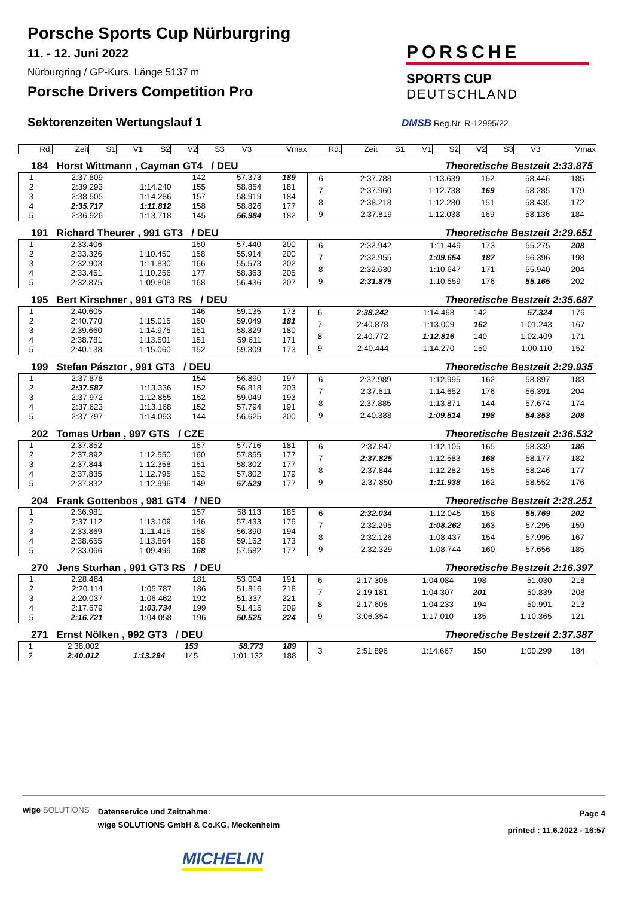Porsche Sports Cup Nürburgring
11. - 12. Juni 2022
Nürburgring / GP-Kurs, Länge 5137 m
Porsche Drivers Competition Pro
Sektorenzeiten Wertungslauf 1
PORSCHE
SPORTS CUP
DEUTSCHLAND
DMSB Reg.Nr. R-12995/22
| Rd. | Zeit | S1 | V1 | S2 | V2 | S3 | V3 | Vmax | Rd. | Zeit | S1 | V1 | S2 | V2 | S3 | V3 | Vmax |
| --- | --- | --- | --- | --- | --- | --- | --- | --- | --- | --- | --- | --- | --- | --- | --- | --- | --- |
184 Horst Wittmann , Cayman GT4 / DEU Theoretische Bestzeit 2:33.875
| 1 | 2:37.809 | | 142 | 57.373 | 189 | |
| 2 | 2:39.293 | 1:14.240 | 155 | 58.854 | 181 | |
| 3 | 2:38.505 | 1:14.286 | 157 | 58.919 | 184 | |
| 4 | 2:35.717 | 1:11.812 | 158 | 58.826 | 177 | |
| 5 | 2:36.926 | 1:13.718 | 145 | 56.984 | 182 | |
| 6 | 2:37.788 | 1:13.639 | 162 | 58.446 | 185 | |
| 7 | 2:37.960 | 1:12.738 | 169 | 58.285 | 179 | |
| 8 | 2:38.218 | 1:12.280 | 151 | 58.435 | 172 | |
| 9 | 2:37.819 | 1:12.038 | 169 | 58.136 | 184 | |
191 Richard Theurer , 991 GT3 / DEU Theoretische Bestzeit 2:29.651
| 1 | 2:33.406 | | 150 | 57.440 | 200 | |
| 2 | 2:33.326 | 1:10.450 | 158 | 55.914 | 200 | |
| 3 | 2:32.903 | 1:11.830 | 166 | 55.573 | 202 | |
| 4 | 2:33.451 | 1:10.256 | 177 | 58.363 | 205 | |
| 5 | 2:32.875 | 1:09.808 | 168 | 56.436 | 207 | |
| 6 | 2:32.942 | 1:11.449 | 173 | 55.275 | 208 | |
| 7 | 2:32.955 | 1:09.654 | 187 | 56.396 | 198 | |
| 8 | 2:32.630 | 1:10.647 | 171 | 55.940 | 204 | |
| 9 | 2:31.875 | 1:10.559 | 176 | 55.165 | 202 | |
195 Bert Kirschner , 991 GT3 RS / DEU Theoretische Bestzeit 2:35.687
| 1 | 2:40.605 | | 146 | 59.135 | 173 | |
| 2 | 2:40.770 | 1:15.015 | 150 | 59.049 | 181 | |
| 3 | 2:39.660 | 1:14.975 | 151 | 58.829 | 180 | |
| 4 | 2:38.781 | 1:13.501 | 151 | 59.611 | 171 | |
| 5 | 2:40.138 | 1:15.060 | 152 | 59.309 | 173 | |
| 6 | 2:38.242 | 1:14.468 | 142 | 57.324 | 176 | |
| 7 | 2:40.878 | 1:13.009 | 162 | 1:01.243 | 167 | |
| 8 | 2:40.772 | 1:12.816 | 140 | 1:02.409 | 171 | |
| 9 | 2:40.444 | 1:14.270 | 150 | 1:00.110 | 152 | |
199 Stefan Pásztor , 991 GT3 / DEU Theoretische Bestzeit 2:29.935
| 1 | 2:37.878 | | 154 | 56.890 | 197 | |
| 2 | 2:37.587 | 1:13.336 | 152 | 56.818 | 203 | |
| 3 | 2:37.972 | 1:12.855 | 152 | 59.049 | 193 | |
| 4 | 2:37.623 | 1:13.168 | 152 | 57.794 | 191 | |
| 5 | 2:37.797 | 1:14.093 | 144 | 56.625 | 200 | |
| 6 | 2:37.989 | 1:12.995 | 162 | 58.897 | 183 | |
| 7 | 2:37.611 | 1:14.652 | 176 | 56.391 | 204 | |
| 8 | 2:37.885 | 1:13.871 | 144 | 57.674 | 174 | |
| 9 | 2:40.388 | 1:09.514 | 198 | 54.353 | 208 | |
202 Tomas Urban , 997 GTS / CZE Theoretische Bestzeit 2:36.532
| 1 | 2:37.852 | | 157 | 57.716 | 181 | |
| 2 | 2:37.892 | 1:12.550 | 160 | 57.855 | 177 | |
| 3 | 2:37.844 | 1:12.358 | 151 | 58.302 | 177 | |
| 4 | 2:37.835 | 1:12.795 | 152 | 57.802 | 179 | |
| 5 | 2:37.832 | 1:12.996 | 149 | 57.529 | 177 | |
| 6 | 2:37.847 | 1:12.105 | 165 | 58.339 | 186 | |
| 7 | 2:37.825 | 1:12.583 | 168 | 58.177 | 182 | |
| 8 | 2:37.844 | 1:12.282 | 155 | 58.246 | 177 | |
| 9 | 2:37.850 | 1:11.938 | 162 | 58.552 | 176 | |
204 Frank Gottenbos , 981 GT4 / NED Theoretische Bestzeit 2:28.251
| 1 | 2:36.981 | | 157 | 58.113 | 185 | |
| 2 | 2:37.112 | 1:13.109 | 146 | 57.433 | 176 | |
| 3 | 2:33.869 | 1:11.415 | 158 | 56.390 | 194 | |
| 4 | 2:38.655 | 1:13.864 | 158 | 59.162 | 173 | |
| 5 | 2:33.066 | 1:09.499 | 168 | 57.582 | 177 | |
| 6 | 2:32.034 | 1:12.045 | 158 | 55.769 | 202 | |
| 7 | 2:32.295 | 1:08.262 | 163 | 57.295 | 159 | |
| 8 | 2:32.126 | 1:08.437 | 154 | 57.995 | 167 | |
| 9 | 2:32.329 | 1:08.744 | 160 | 57.656 | 185 | |
270 Jens Sturhan , 991 GT3 RS / DEU Theoretische Bestzeit 2:16.397
| 1 | 2:28.484 | | 181 | 53.004 | 191 | |
| 2 | 2:20.114 | 1:05.787 | 186 | 51.816 | 218 | |
| 3 | 2:20.037 | 1:06.462 | 192 | 51.337 | 221 | |
| 4 | 2:17.679 | 1:03.734 | 199 | 51.415 | 209 | |
| 5 | 2:16.721 | 1:04.058 | 196 | 50.525 | 224 | |
| 6 | 2:17.308 | 1:04.084 | 198 | 51.030 | 218 | |
| 7 | 2:19.181 | 1:04.307 | 201 | 50.839 | 208 | |
| 8 | 2:17.608 | 1:04.233 | 194 | 50.991 | 213 | |
| 9 | 3:06.354 | 1:17.010 | 135 | 1:10.365 | 121 | |
271 Ernst Nölken , 992 GT3 / DEU Theoretische Bestzeit 2:37.387
| 1 | 2:38.002 | | 153 | 58.773 | 189 | |
| 2 | 2:40.012 | 1:13.294 | 145 | 1:01.132 | 188 | |
| 3 | 2:51.896 | 1:14.667 | 150 | 1:00.299 | 184 | |
wige SOLUTIONS Datenservice und Zeitnahme:
wige SOLUTIONS GmbH & Co.KG, Meckenheim Page 4
printed : 11.6.2022 - 16:57
MICHELIN